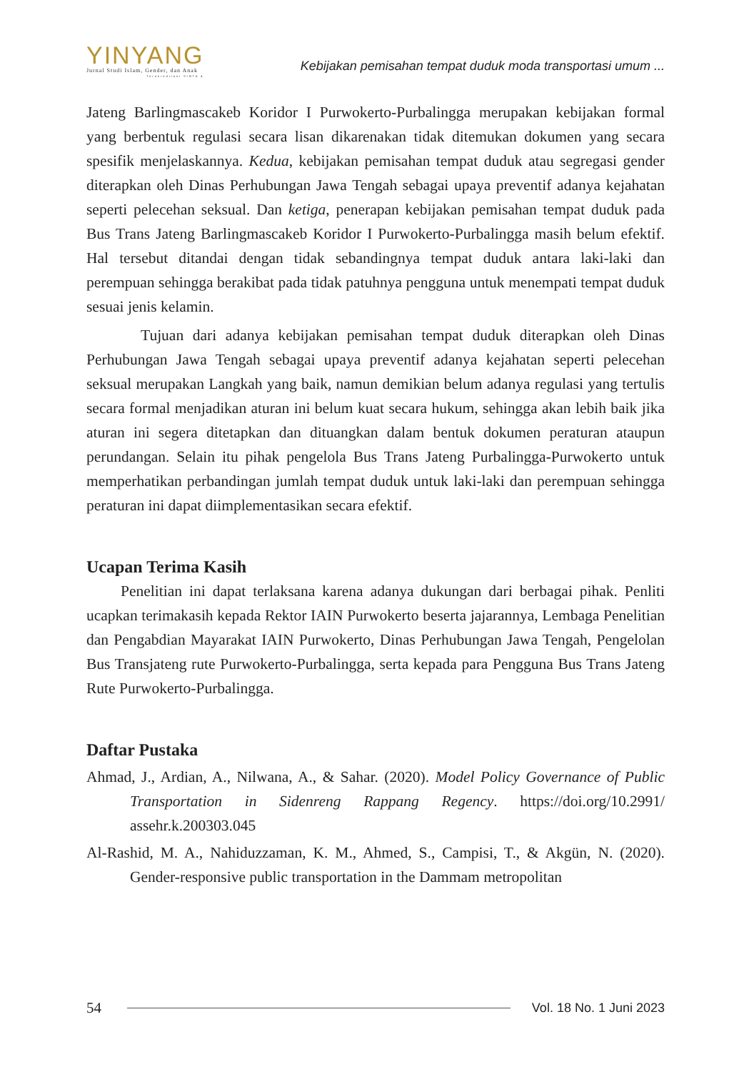YINYANG
Jurnal Studi Islam, Gender, dan Anak
Terakreditasi SINTA 4
Kebijakan pemisahan tempat duduk moda transportasi umum ...
Jateng Barlingmascakeb Koridor I Purwokerto-Purbalingga merupakan kebijakan formal yang berbentuk regulasi secara lisan dikarenakan tidak ditemukan dokumen yang secara spesifik menjelaskannya. Kedua, kebijakan pemisahan tempat duduk atau segregasi gender diterapkan oleh Dinas Perhubungan Jawa Tengah sebagai upaya preventif adanya kejahatan seperti pelecehan seksual. Dan ketiga, penerapan kebijakan pemisahan tempat duduk pada Bus Trans Jateng Barlingmascakeb Koridor I Purwokerto-Purbalingga masih belum efektif. Hal tersebut ditandai dengan tidak sebandingnya tempat duduk antara laki-laki dan perempuan sehingga berakibat pada tidak patuhnya pengguna untuk menempati tempat duduk sesuai jenis kelamin.
Tujuan dari adanya kebijakan pemisahan tempat duduk diterapkan oleh Dinas Perhubungan Jawa Tengah sebagai upaya preventif adanya kejahatan seperti pelecehan seksual merupakan Langkah yang baik, namun demikian belum adanya regulasi yang tertulis secara formal menjadikan aturan ini belum kuat secara hukum, sehingga akan lebih baik jika aturan ini segera ditetapkan dan dituangkan dalam bentuk dokumen peraturan ataupun perundangan. Selain itu pihak pengelola Bus Trans Jateng Purbalingga-Purwokerto untuk memperhatikan perbandingan jumlah tempat duduk untuk laki-laki dan perempuan sehingga peraturan ini dapat diimplementasikan secara efektif.
Ucapan Terima Kasih
Penelitian ini dapat terlaksana karena adanya dukungan dari berbagai pihak. Penliti ucapkan terimakasih kepada Rektor IAIN Purwokerto beserta jajarannya, Lembaga Penelitian dan Pengabdian Mayarakat IAIN Purwokerto, Dinas Perhubungan Jawa Tengah, Pengelolan Bus Transjateng rute Purwokerto-Purbalingga, serta kepada para Pengguna Bus Trans Jateng Rute Purwokerto-Purbalingga.
Daftar Pustaka
Ahmad, J., Ardian, A., Nilwana, A., & Sahar. (2020). Model Policy Governance of Public Transportation in Sidenreng Rappang Regency. https://doi.org/10.2991/ assehr.k.200303.045
Al-Rashid, M. A., Nahiduzzaman, K. M., Ahmed, S., Campisi, T., & Akgün, N. (2020). Gender-responsive public transportation in the Dammam metropolitan
54 Vol. 18 No. 1 Juni 2023